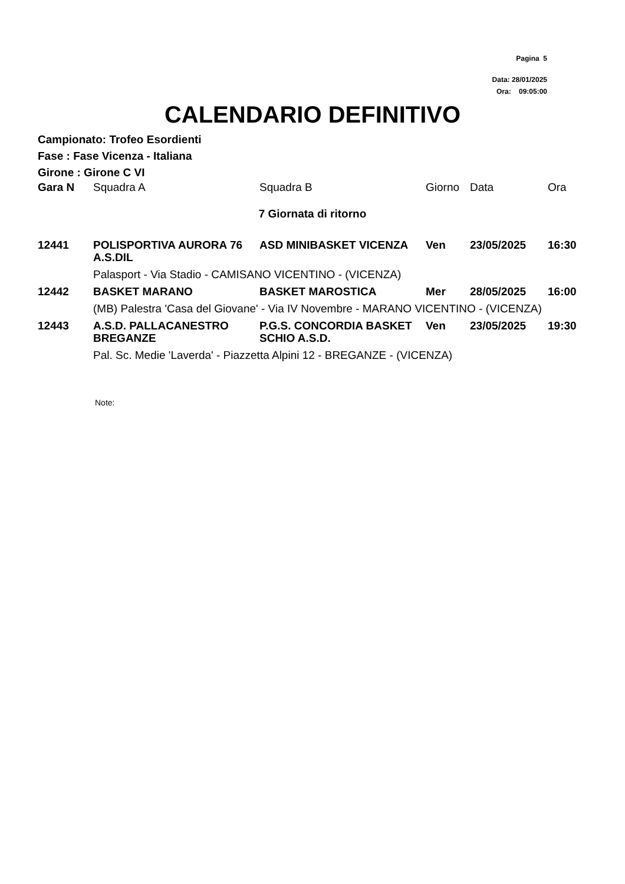Pagina 5
Data: 28/01/2025
Ora: 09:05:00
CALENDARIO DEFINITIVO
Campionato: Trofeo Esordienti
Fase : Fase Vicenza - Italiana
Girone : Girone C VI
| Gara N | Squadra A | Squadra B | Giorno | Data | Ora |
| --- | --- | --- | --- | --- | --- |
| 7 Giornata di ritorno | | | | | |
| 12441 | POLISPORTIVA AURORA 76 A.S.DIL | ASD MINIBASKET VICENZA | Ven | 23/05/2025 | 16:30 |
| | Palasport - Via Stadio - CAMISANO VICENTINO - (VICENZA) | | | | |
| 12442 | BASKET MARANO | BASKET MAROSTICA | Mer | 28/05/2025 | 16:00 |
| | (MB) Palestra 'Casa del Giovane' - Via IV Novembre - MARANO VICENTINO - (VICENZA) | | | | |
| 12443 | A.S.D. PALLACANESTRO BREGANZE | P.G.S. CONCORDIA BASKET SCHIO A.S.D. | Ven | 23/05/2025 | 19:30 |
| | Pal. Sc. Medie 'Laverda' - Piazzetta Alpini 12 - BREGANZE - (VICENZA) | | | | |
Note: